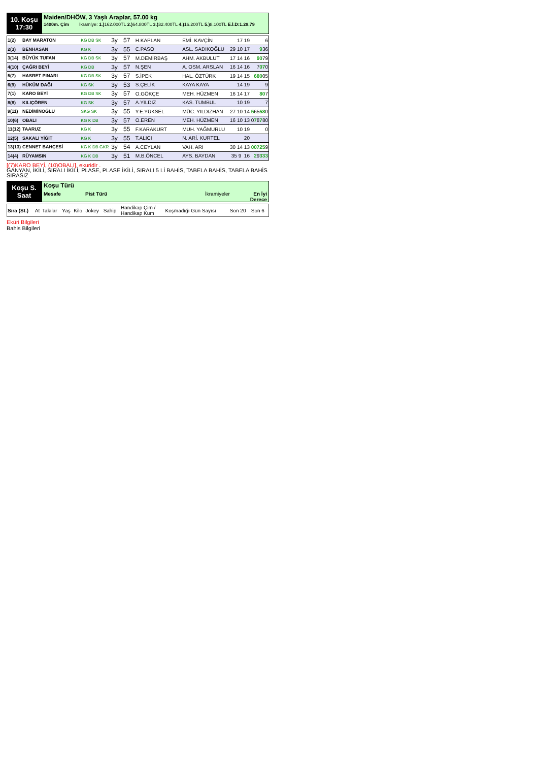10. Koşu
17:30
Maiden/DHÖW, 3 Yaşlı Araplar, 57.00 kg
1400m. Çim İkramiye: 1.) 162.000TL 2.) 64.800TL 3.) 32.400TL 4.) 16.200TL 5.) 8.100TL E.İ.D:1.29.79
| 1(2) | BAY MARATON | KG DB SK | 3y | 57 | H.KAPLAN | EMİ. KAVÇİN | 17 19 | 6 |
| 2(3) | BENHASAN | KG K | 3y | 55 | C.PASO | ASL. SADIKOĞLU | 29 10 17 | 9 36 |
| 3(14) | BÜYÜK TUFAN | KG DB SK | 3y | 57 | M.DEMİRBAŞ | AHM. AKBULUT | 17 14 16 | 90 79 |
| 4(10) | ÇAĞRI BEYİ | KG DB | 3y | 57 | N.ŞEN | A. OSM. ARSLAN | 16 14 16 | 7 07 0 |
| 5(7) | HASRET PINARI | KG DB SK | 3y | 57 | S.İPEK | HAL. ÖZTÜRK | 19 14 15 | 680 05 |
| 6(9) | HÜKÜM DAĞI | KG SK | 3y | 53 | S.ÇELİK | KAYA KAYA | 14 19 | 9 |
| 7(1) | KARO BEYİ | KG DB SK | 3y | 57 | O.GÖKÇE | MEH. HÜZMEN | 16 14 17 | 80 7 |
| 8(8) | KILIÇÖREN | KG SK | 3y | 57 | A.YILDIZ | KAS. TUMBUL | 10 19 | 7 |
| 9(11) | NEDİMİNOĞLU | SKG SK | 3y | 55 | Y.E.YÜKSEL | MÜC. YILDIZHAN | 27 10 14 | 5 65 58 0 |
| 10(6) | OBALI | KG K DB | 3y | 57 | O.EREN | MEH. HÜZMEN | 16 10 13 | 0 7 8 7 80 |
| 11(12) | TAARUZ | KG K | 3y | 55 | F.KARAKURT | MUH. YAĞMURLU | 10 19 | 0 |
| 12(5) | SAKALI YİĞİT | KG K | 3y | 55 | T.ALICI | N. ARİ. KURTEL | 20 | |
| 13(13) | CENNET BAHÇESİ | KG K DB GKR | 3y | 54 | A.CEYLAN | VAH. ARI | 30 14 13 | 00725 9 |
| 14(4) | RÜYAMSIN | KG K DB | 3y | 51 | M.B.ÖNCEL | AYS. BAYDAN | 35 9 16 | 2 9 333 |
[(7)KARO BEYİ, (10)OBALI], ekuridir .
GANYAN, İKİLİ, SIRALI İKİLİ, PLASE, PLASE İKİLİ, SIRALI 5 Lİ BAHİS, TABELA BAHİS, TABELA BAHİS SIRASIZ
Koşu S.
Saat
Koşu Türü
Mesafe Pist Türü İkramiyeler En İyi
Derece
| Sıra (St.) | At | Takılar | Yaş | Kilo | Jokey | Sahip | Handikap Çim / Handikap Kum | Koşmadığı Gün Sayısı | Son 20 | Son 6 |
Eküri Bilgileri
Bahis Bilgileri